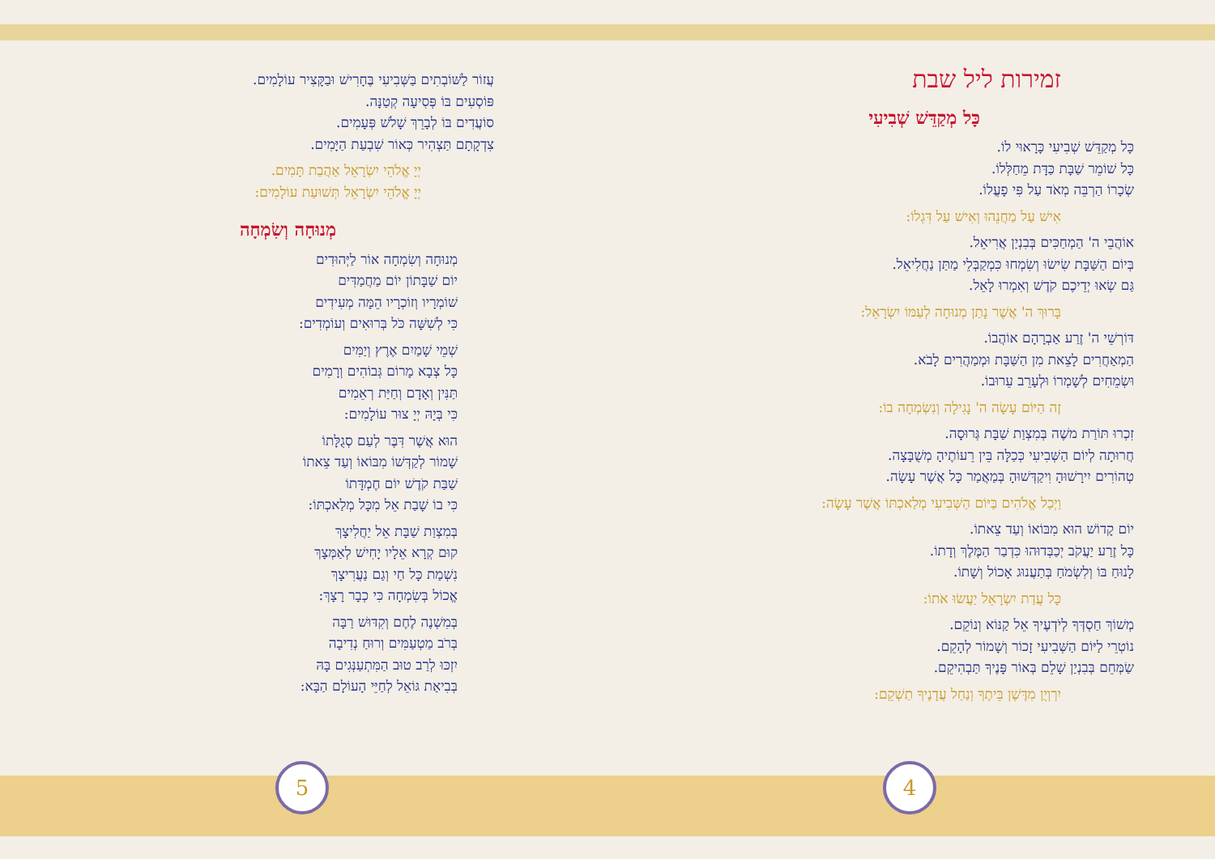זמירות ליל שבת
כָּל מְקַדֵּשׁ שְׁבִיעִי
כָּל מְקַדֵּשׁ שְׁבִיעִי כָּרָאוּי לוֹ.
כָּל שׁוֹמֵר שַׁבָּת כַּדָּת מֵחַלְּלוֹ.
שְׂכָרוֹ הַרְבֵּה מְאֹד עַל פִּי פָעֳלוֹ.
אִישׁ עַל מַחֲנֵהוּ וְאִישׁ עַל דִּגְלוֹ:
אוֹהֲבֵי ה' הַמְחַכִּים בְּבִנְיַן אֲרִיאֵל.
בְּיוֹם הַשַּׁבָּת שִׂישׂוּ וְשִׂמְחוּ כִּמְקַבְּלֵי מַתַּן נַחֲלִיאֵל.
גַּם שְׂאוּ יְדֵיכֶם קֹדֶשׁ וְאִמְרוּ לָאֵל.
בָּרוּךְ ה' אֲשֶׁר נָתַן מְנוּחָה לְעַמּוֹ יִשְׂרָאֵל:
דּוֹרְשֵׁי ה' זֶרַע אַבְרָהָם אוֹהֲבוֹ.
הַמְאַחֲרִים לָצֵאת מִן הַשַּׁבָּת וּמְמַהֲרִים לָבֹא.
וּשְׂמֵחִים לְשָׁמְרוֹ וּלְעָרֵב עֵרוּבוֹ.
זֶה הַיּוֹם עָשָׂה ה' נָגִילָה וְנִשְׂמְחָה בוֹ:
זִכְרוּ תּוֹרַת משֶׁה בְּמִצְוַת שַׁבָּת גְּרוּסָה.
חֲרוּתָה לְיוֹם הַשְּׁבִיעִי כְּכַלָּה בֵּין רֵעוֹתֶיהָ מְשֻׁבָּצָה.
טְהוֹרִים יִירָשׁוּהָ וִיקַדְּשׁוּהָ בְּמַאֲמַר כָּל אֲשֶׁר עָשָׂה.
וַיְכַל אֱלֹהִים בַּיּוֹם הַשְּׁבִיעִי מְלַאכְתּוֹ אֲשֶׁר עָשָׂה:
יוֹם קָדוֹשׁ הוּא מִבּוֹאוֹ וְעַד צֵאתוֹ.
כָּל זֶרַע יַעֲקֹב יְכַבְּדוּהוּ כִּדְבַר הַמֶּלֶךְ וְדָתוֹ.
לָנוּחַ בּוֹ וְלִשְׂמֹחַ בְּתַעֲנוּג אָכוֹל וְשָׁתוֹ.
כָּל עֲדַת יִשְׂרָאֵל יַעֲשׂוּ אֹתוֹ:
מְשׁוֹךְ חַסְדְּךָ לְיֹדְעֶיךָ אֵל קַנּוֹא וְנוֹקֵם.
נוֹטְרֵי לַיּוֹם הַשְּׁבִיעִי זָכוֹר וְשָׁמוֹר לְהָקֵם.
שַׂמְּחֵם בְּבִנְיַן שָׁלֵם בְּאוֹר פָּנֶיךָ תַּבְהִיקֵם.
יִרְוְיֻן מִדֶּשֶׁן בֵּיתֶךָ וְנַחַל עֲדָנֶיךָ תַשְׁקֵם:
עֲזוֹר לַשּׁוֹבְתִים בַּשְּׁבִיעִי בֶּחָרִישׁ וּבַקָּצִיר עוֹלָמִים.
פּוֹסְעִים בּוֹ פְּסִיעָה קְטַנָּה.
סוֹעֲדִים בּוֹ לְבָרֵךְ שָׁלֹשׁ פְּעָמִים.
צִדְקָתָם תַּצְהִיר כְּאוֹר שִׁבְעַת הַיָּמִים.
יְיָ אֱלֹהֵי יִשְׂרָאֵל אַהֲבַת תָּמִים.
יְיָ אֱלֹהֵי יִשְׂרָאֵל תְּשׁוּעַת עוֹלָמִים:
מְנוּחָה וְשִׂמְחָה
מְנוּחָה וְשִׂמְחָה אוֹר לַיְּהוּדִים
יוֹם שַׁבָּתוֹן יוֹם מַחֲמַדִּים
שׁוֹמְרָיו וְזוֹכְרָיו הֵמָּה מְעִידִים
כִּי לְשִׁשָּׁה כֹּל בְּרוּאִים וְעוֹמְדִים:
שְׁמֵי שָׁמַיִם אֶרֶץ וְיַמִּים
כָּל צְבָא מָרוֹם גְּבוֹהִים וְרָמִים
תַּנִּין וְאָדָם וְחַיַּת רְאֵמִים
כִּי בְּיָהּ יְיָ צוּר עוֹלָמִים:
הוּא אֲשֶׁר דִּבֶּר לְעַם סְגֻלָּתוֹ
שָׁמוֹר לְקַדְּשׁוֹ מִבּוֹאוֹ וְעַד צֵאתוֹ
שַׁבַּת קֹדֶשׁ יוֹם חֶמְדָּתוֹ
כִּי בוֹ שָׁבַת אֵל מִכָּל מְלַאכְתּוֹ:
בְּמִצְוַת שַׁבָּת אֵל יַחֲלִיצָךְ
קוּם קְרָא אֵלָיו יָחִישׁ לְאַמְּצָךְ
נִשְׁמַת כָּל חַי וְגַם נַעֲרִיצָךְ
אֱכוֹל בְּשִׂמְחָה כִּי כְבָר רָצָךְ:
בְּמִשְׁנֶה לֶחֶם וְקִדּוּשׁ רַבָּה
בְּרֹב מַטְעַמִּים וְרוּחַ נְדִיבָה
יִזְכּוּ לְרַב טוּב הַמִּתְעַנְּגִים בָּהּ
בְּבִיאַת גּוֹאֵל לְחַיֵּי הָעוֹלָם הַבָּא:
5 4